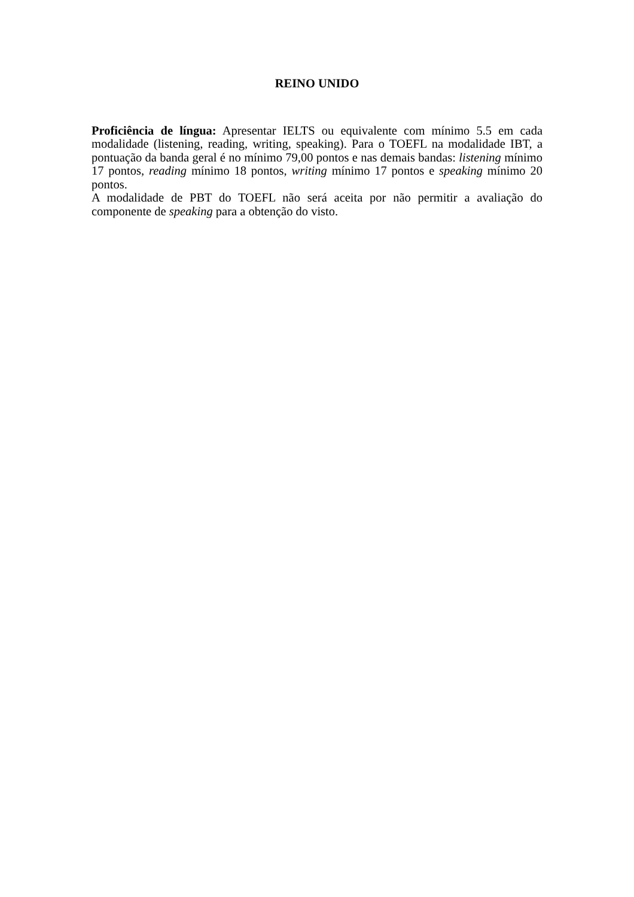REINO UNIDO
Proficiência de língua: Apresentar IELTS ou equivalente com mínimo 5.5 em cada modalidade (listening, reading, writing, speaking). Para o TOEFL na modalidade IBT, a pontuação da banda geral é no mínimo 79,00 pontos e nas demais bandas: listening mínimo 17 pontos, reading mínimo 18 pontos, writing mínimo 17 pontos e speaking mínimo 20 pontos.
A modalidade de PBT do TOEFL não será aceita por não permitir a avaliação do componente de speaking para a obtenção do visto.